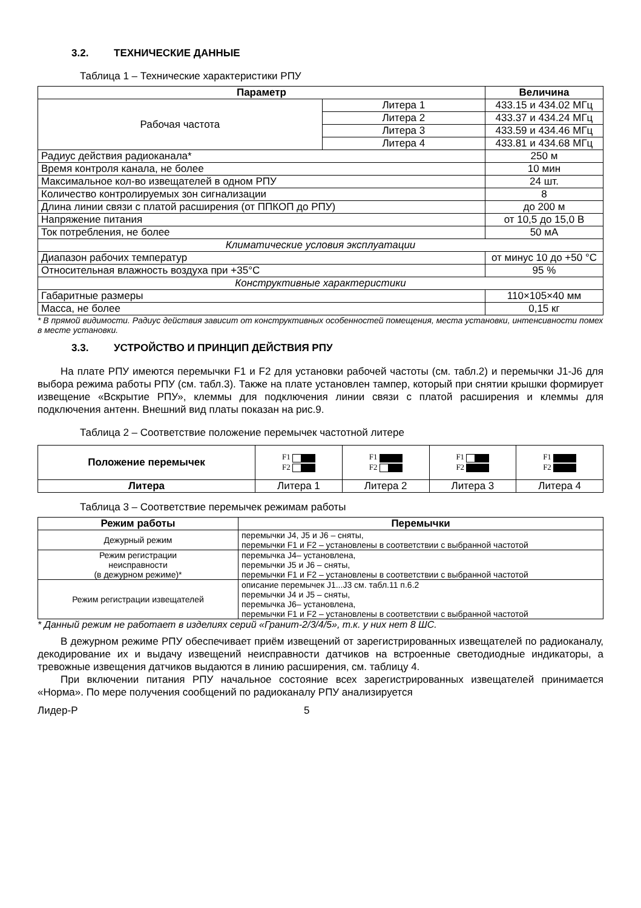3.2. ТЕХНИЧЕСКИЕ ДАННЫЕ
Таблица 1 – Технические характеристики РПУ
| Параметр | | Величина |
| --- | --- | --- |
| Рабочая частота | Литера 1 | 433.15 и 434.02 МГц |
| | Литера 2 | 433.37 и 434.24 МГц |
| | Литера 3 | 433.59 и 434.46 МГц |
| | Литера 4 | 433.81 и 434.68 МГц |
| Радиус действия радиоканала* | | 250 м |
| Время контроля канала, не более | | 10 мин |
| Максимальное кол-во извещателей в одном РПУ | | 24 шт. |
| Количество контролируемых зон сигнализации | | 8 |
| Длина линии связи с платой расширения (от ППКОП до РПУ) | | до 200 м |
| Напряжение питания | | от 10,5 до 15,0 В |
| Ток потребления, не более | | 50 мА |
| Климатические условия эксплуатации | | |
| Диапазон рабочих температур | | от минус 10 до +50 °С |
| Относительная влажность воздуха при +35°С | | 95 % |
| Конструктивные характеристики | | |
| Габаритные размеры | | 110×105×40 мм |
| Масса, не более | | 0,15 кг |
* В прямой видимости. Радиус действия зависит от конструктивных особенностей помещения, места установки, интенсивности помех в месте установки.
3.3. УСТРОЙСТВО И ПРИНЦИП ДЕЙСТВИЯ РПУ
На плате РПУ имеются перемычки F1 и F2 для установки рабочей частоты (см. табл.2) и перемычки J1-J6 для выбора режима работы РПУ (см. табл.3). Также на плате установлен тампер, который при снятии крышки формирует извещение «Вскрытие РПУ», клеммы для подключения линии связи с платой расширения и клеммы для подключения антенн. Внешний вид платы показан на рис.9.
Таблица 2 – Соответствие положение перемычек частотной литере
| Положение перемычек | F1 F2 | F1 F2 | F1 F2 | F1 F2 |
| Литера | Литера 1 | Литера 2 | Литера 3 | Литера 4 |
Таблица 3 – Соответствие перемычек режимам работы
| Режим работы | Перемычки |
| --- | --- |
| Дежурный режим | перемычки J4, J5 и J6 – сняты, перемычки F1 и F2 – установлены в соответствии с выбранной частотой |
| Режим регистрации неисправности (в дежурном режиме)* | перемычка J4– установлена, перемычки J5 и J6 – сняты, перемычки F1 и F2 – установлены в соответствии с выбранной частотой |
| Режим регистрации извещателей | описание перемычек J1...J3 см. табл.11 п.6.2 перемычки J4 и J5 – сняты, перемычка J6– установлена, перемычки F1 и F2 – установлены в соответствии с выбранной частотой |
* Данный режим не работает в изделиях серий «Гранит-2/3/4/5», т.к. у них нет 8 ШС.
В дежурном режиме РПУ обеспечивает приём извещений от зарегистрированных извещателей по радиоканалу, декодирование их и выдачу извещений неисправности датчиков на встроенные светодиодные индикаторы, а тревожные извещения датчиков выдаются в линию расширения, см. таблицу 4.
При включении питания РПУ начальное состояние всех зарегистрированных извещателей принимается «Норма». По мере получения сообщений по радиоканалу РПУ анализируется
Лидер-Р 5